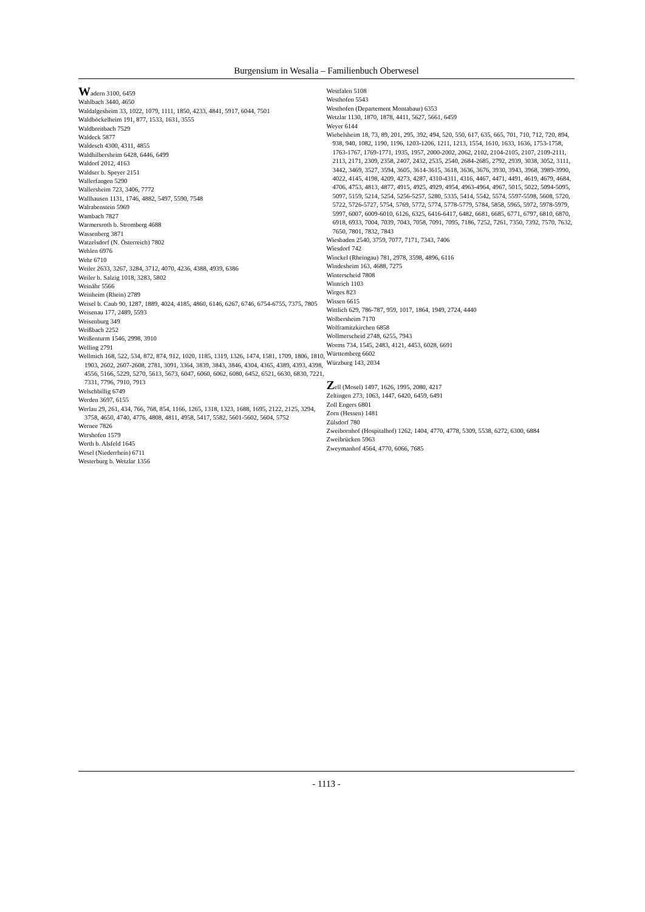Burgensium in Wesalia – Familienbuch Oberwesel
Wadern 3100, 6459
Wahlbach 3440, 4650
Waldalgesheim 33, 1022, 1079, 1111, 1850, 4233, 4841, 5917, 6044, 7501
Waldböckelheim 191, 877, 1533, 1631, 3555
Waldbreitbach 7529
Waldeck 5877
Waldesch 4300, 4311, 4855
Waldhilbersheim 6428, 6446, 6499
Waldorf 2012, 4163
Waldser b. Speyer 2151
Wallerfangen 5290
Wallersheim 723, 3406, 7772
Wallhausen 1131, 1746, 4882, 5497, 5590, 7548
Walrabenstein 5969
Wambach 7827
Warmersroth b. Stromberg 4688
Wassenberg 3871
Watzelsdorf (N. Österreich) 7802
Wehlen 6976
Wehr 6710
Weiler 2633, 3267, 3284, 3712, 4070, 4236, 4388, 4939, 6386
Weiler b. Salzig 1018, 3283, 5802
Weinähr 5566
Weinheim (Rhein) 2789
Weisel b. Caub 90, 1287, 1889, 4024, 4185, 4860, 6146, 6267, 6746, 6754-6755, 7375, 7805
Weisenau 177, 2489, 5593
Weisenburg 349
Weißbach 2252
Weißenturm 1546, 2998, 3910
Welling 2791
Wellmich 168, 522, 534, 872, 874, 912, 1020, 1185, 1319, 1326, 1474, 1581, 1709, 1806, 1810, 1903, 2602, 2607-2608, 2781, 3091, 3364, 3839, 3843, 3846, 4304, 4365, 4389, 4393, 4398, 4556, 5166, 5229, 5270, 5613, 5673, 6047, 6060, 6062, 6080, 6452, 6521, 6630, 6830, 7221, 7331, 7796, 7910, 7913
Welschbillig 6749
Werden 3697, 6155
Werlau 29, 261, 434, 766, 768, 854, 1166, 1265, 1318, 1323, 1688, 1695, 2122, 2125, 3294, 3758, 4650, 4740, 4776, 4808, 4811, 4958, 5417, 5582, 5601-5602, 5604, 5752
Wernee 7826
Wershofen 1579
Werth b. Alsfeld 1645
Wesel (Niederrhein) 6711
Westerburg b. Wetzlar 1356
Westfalen 5108
Westhofen 5543
Westhofen (Departement Montabaur) 6353
Wetzlar 1130, 1870, 1878, 4411, 5627, 5661, 6459
Weyer 6144
Wiebelsheim 18, 73, 89, 201, 295, 392, 494, 520, 550, 617, 635, 665, 701, 710, 712, 720, 894, 938, 940, 1082, 1190, 1196, 1203-1206, 1211, 1213, 1554, 1610, 1633, 1636, 1753-1758, 1763-1767, 1769-1771, 1935, 1957, 2000-2002, 2062, 2102, 2104-2105, 2107, 2109-2111, 2113, 2171, 2309, 2358, 2407, 2432, 2535, 2540, 2684-2685, 2792, 2939, 3038, 3052, 3111, 3442, 3469, 3527, 3594, 3605, 3614-3615, 3618, 3636, 3676, 3930, 3943, 3968, 3989-3990, 4022, 4145, 4198, 4209, 4273, 4287, 4310-4311, 4316, 4467, 4471, 4491, 4619, 4679, 4684, 4706, 4753, 4813, 4877, 4915, 4925, 4929, 4954, 4963-4964, 4967, 5015, 5022, 5094-5095, 5097, 5159, 5214, 5254, 5256-5257, 5280, 5335, 5414, 5542, 5574, 5597-5598, 5608, 5720, 5722, 5726-5727, 5754, 5769, 5772, 5774, 5778-5779, 5784, 5858, 5965, 5972, 5978-5979, 5997, 6007, 6009-6010, 6126, 6325, 6416-6417, 6482, 6681, 6685, 6771, 6797, 6810, 6870, 6918, 6933, 7004, 7039, 7043, 7058, 7091, 7095, 7186, 7252, 7261, 7350, 7392, 7570, 7632, 7650, 7801, 7832, 7843
Wiesbaden 2540, 3759, 7077, 7171, 7343, 7406
Wiesdorf 742
Winckel (Rheingau) 781, 2978, 3598, 4896, 6116
Windesheim 163, 4688, 7275
Winterscheid 7808
Wintrich 1103
Wirges 823
Wissen 6615
Wittlich 629, 786-787, 959, 1017, 1864, 1949, 2724, 4440
Wolbersheim 7170
Wolframitzkirchen 6858
Wollmerscheid 2748, 6255, 7943
Worms 734, 1545, 2483, 4121, 4453, 6028, 6691
Württemberg 6602
Würzburg 143, 2034
Zell (Mosel) 1497, 1626, 1995, 2080, 4217
Zeltingen 273, 1063, 1447, 6420, 6459, 6491
Zoll Engers 6801
Zorn (Hessen) 1481
Zülsdorf 780
Zweibornhof (Hospitalhof) 1262, 1404, 4770, 4778, 5309, 5538, 6272, 6300, 6884
Zweibrücken 5963
Zweymanhof 4564, 4770, 6066, 7685
- 1113 -